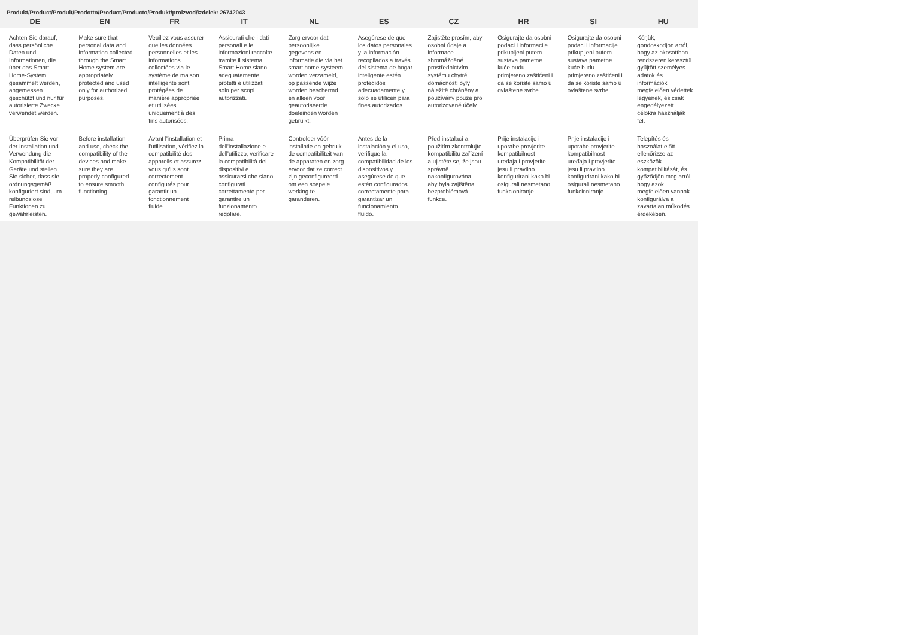Produkt/Product/Produit/Prodotto/Product/Producto/Produkt/proizvod/Izdelek: 26742043
| DE | EN | FR | IT | NL | ES | CZ | HR | SI | HU |
| --- | --- | --- | --- | --- | --- | --- | --- | --- | --- |
| Achten Sie darauf, dass persönliche Daten und Informationen, die über das Smart Home-System gesammelt werden, angemessen geschützt und nur für autorisierte Zwecke verwendet werden. | Make sure that personal data and information collected through the Smart Home system are appropriately protected and used only for authorized purposes. | Veuillez vous assurer que les données personnelles et les informations collectées via le système de maison intelligente sont protégées de manière appropriée et utilisées uniquement à des fins autorisées. | Assicurati che i dati personali e le informazioni raccolte tramite il sistema Smart Home siano adeguatamente protetti e utilizzati solo per scopi autorizzati. | Zorg ervoor dat persoonlijke gegevens en informatie die via het smart home-systeem worden verzameld, op passende wijze worden beschermd en alleen voor geautoriseerde doeleinden worden gebruikt. | Asegúrese de que los datos personales y la información recopilados a través del sistema de hogar inteligente estén protegidos adecuadamente y solo se utilicen para fines autorizados. | Zajistěte prosím, aby osobní údaje a informace shromážděné prostřednictvím systému chytré domácnosti byly náležitě chráněny a používány pouze pro autorizované účely. | Osigurajte da osobni podaci i informacije prikupljeni putem sustava pametne kuće budu primjereno zaštićeni i da se koriste samo u ovlaštene svrhe. | Osigurajte da osobni podaci i informacije prikupljeni putem sustava pametne kuće budu primjereno zaštićeni i da se koriste samo u ovlaštene svrhe. | Kérjük, gondoskodjon arról, hogy az okosotthon rendszeren keresztül gyűjtött személyes adatok és információk megfelelően védettek legyenek, és csak engedélyezett célokra használják fel. |
| Überprüfen Sie vor der Installation und Verwendung die Kompatibilität der Geräte und stellen Sie sicher, dass sie ordnungsgemäß konfiguriert sind, um reibungslose Funktionen zu gewährleisten. | Before installation and use, check the compatibility of the devices and make sure they are properly configured to ensure smooth functioning. | Avant l'installation et l'utilisation, vérifiez la compatibilité des appareils et assurez-vous qu'ils sont correctement configurés pour garantir un fonctionnement fluide. | Prima dell'installazione e dell'utilizzo, verificare la compatibilità dei dispositivi e assicurarsi che siano configurati correttamente per garantire un funzionamento regolare. | Controleer vóór installatie en gebruik de compatibiliteit van de apparaten en zorg ervoor dat ze correct zijn geconfigureerd om een soepele werking te garanderen. | Antes de la instalación y el uso, verifique la compatibilidad de los dispositivos y asegúrese de que estén configurados correctamente para garantizar un funcionamiento fluido. | Před instalací a použitím zkontrolujte kompatibilitu zařízení a ujistěte se, že jsou správně nakonfigurována, aby byla zajištěna bezproblémová funkce. | Prije instalacije i uporabe provjerite kompatibilnost uređaja i provjerite jesu li pravilno konfigurirani kako bi osigurali nesmetano funkcioniranje. | Prije instalacije i uporabe provjerite kompatibilnost uređaja i provjerite jesu li pravilno konfigurirani kako bi osigurali nesmetano funkcioniranje. | Telepítés és használat előtt ellenőrizze az eszközök kompatibilitását, és győződjön meg arról, hogy azok megfelelően vannak konfigurálva a zavartalan működés érdekében. |